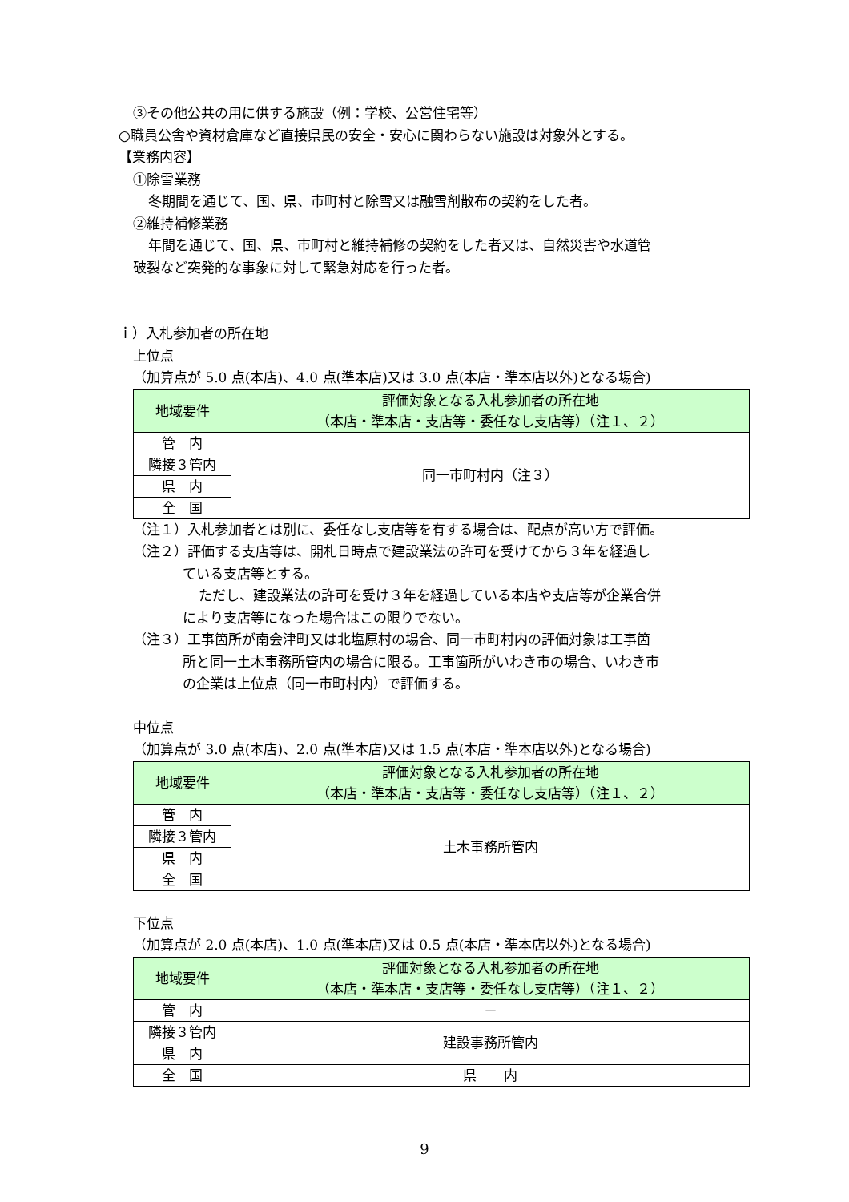③その他公共の用に供する施設（例：学校、公営住宅等）
○職員公舎や資材倉庫など直接県民の安全・安心に関わらない施設は対象外とする。
【業務内容】
①除雪業務
冬期間を通じて、国、県、市町村と除雪又は融雪剤散布の契約をした者。
②維持補修業務
年間を通じて、国、県、市町村と維持補修の契約をした者又は、自然災害や水道管
破裂など突発的な事象に対して緊急対応を行った者。
ｉ）入札参加者の所在地
上位点
（加算点が 5.0 点(本店)、4.0 点(準本店)又は 3.0 点(本店・準本店以外)となる場合)
| 地域要件 | 評価対象となる入札参加者の所在地 （本店・準本店・支店等・委任なし支店等）（注１、２） |
| --- | --- |
| 管 内 | 同一市町村内（注３） |
| 隣接３管内 | |
| 県 内 | |
| 全 国 | |
（注１）入札参加者とは別に、委任なし支店等を有する場合は、配点が高い方で評価。
（注２）評価する支店等は、開札日時点で建設業法の許可を受けてから３年を経過し
ている支店等とする。
ただし、建設業法の許可を受け３年を経過している本店や支店等が企業合併
により支店等になった場合はこの限りでない。
（注３）工事箇所が南会津町又は北塩原村の場合、同一市町村内の評価対象は工事箇
所と同一土木事務所管内の場合に限る。工事箇所がいわき市の場合、いわき市
の企業は上位点（同一市町村内）で評価する。
中位点
（加算点が 3.0 点(本店)、2.0 点(準本店)又は 1.5 点(本店・準本店以外)となる場合)
| 地域要件 | 評価対象となる入札参加者の所在地 （本店・準本店・支店等・委任なし支店等）（注１、２） |
| --- | --- |
| 管 内 | 土木事務所管内 |
| 隣接３管内 | |
| 県 内 | |
| 全 国 | |
下位点
（加算点が 2.0 点(本店)、1.0 点(準本店)又は 0.5 点(本店・準本店以外)となる場合)
| 地域要件 | 評価対象となる入札参加者の所在地 （本店・準本店・支店等・委任なし支店等）（注１、２） |
| --- | --- |
| 管 内 | － |
| 隣接３管内 | 建設事務所管内 |
| 県 内 | |
| 全 国 | 県 内 |
9